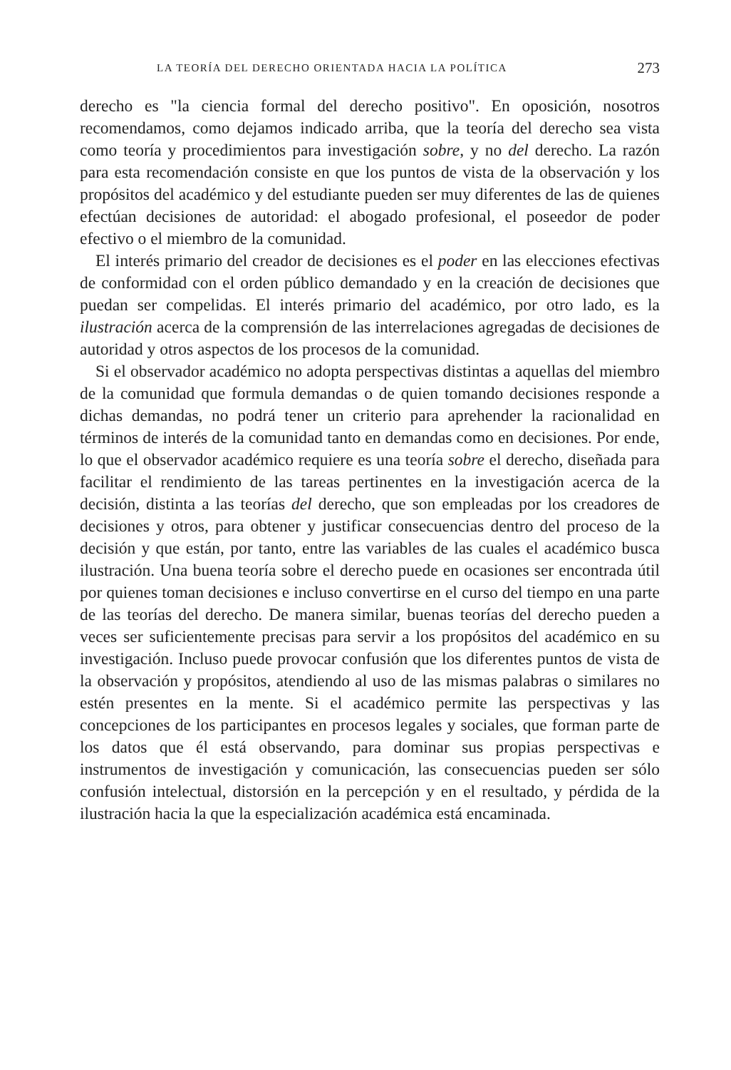LA TEORÍA DEL DERECHO ORIENTADA HACIA LA POLÍTICA 273
derecho es "la ciencia formal del derecho positivo". En oposición, nosotros recomendamos, como dejamos indicado arriba, que la teoría del derecho sea vista como teoría y procedimientos para investigación sobre, y no del derecho. La razón para esta recomendación consiste en que los puntos de vista de la observación y los propósitos del académico y del estudiante pueden ser muy diferentes de las de quienes efectúan decisiones de autoridad: el abogado profesional, el poseedor de poder efectivo o el miembro de la comunidad.
El interés primario del creador de decisiones es el poder en las elecciones efectivas de conformidad con el orden público demandado y en la creación de decisiones que puedan ser compelidas. El interés primario del académico, por otro lado, es la ilustración acerca de la comprensión de las interrelaciones agregadas de decisiones de autoridad y otros aspectos de los procesos de la comunidad.
Si el observador académico no adopta perspectivas distintas a aquellas del miembro de la comunidad que formula demandas o de quien tomando decisiones responde a dichas demandas, no podrá tener un criterio para aprehender la racionalidad en términos de interés de la comunidad tanto en demandas como en decisiones. Por ende, lo que el observador académico requiere es una teoría sobre el derecho, diseñada para facilitar el rendimiento de las tareas pertinentes en la investigación acerca de la decisión, distinta a las teorías del derecho, que son empleadas por los creadores de decisiones y otros, para obtener y justificar consecuencias dentro del proceso de la decisión y que están, por tanto, entre las variables de las cuales el académico busca ilustración. Una buena teoría sobre el derecho puede en ocasiones ser encontrada útil por quienes toman decisiones e incluso convertirse en el curso del tiempo en una parte de las teorías del derecho. De manera similar, buenas teorías del derecho pueden a veces ser suficientemente precisas para servir a los propósitos del académico en su investigación. Incluso puede provocar confusión que los diferentes puntos de vista de la observación y propósitos, atendiendo al uso de las mismas palabras o similares no estén presentes en la mente. Si el académico permite las perspectivas y las concepciones de los participantes en procesos legales y sociales, que forman parte de los datos que él está observando, para dominar sus propias perspectivas e instrumentos de investigación y comunicación, las consecuencias pueden ser sólo confusión intelectual, distorsión en la percepción y en el resultado, y pérdida de la ilustración hacia la que la especialización académica está encaminada.